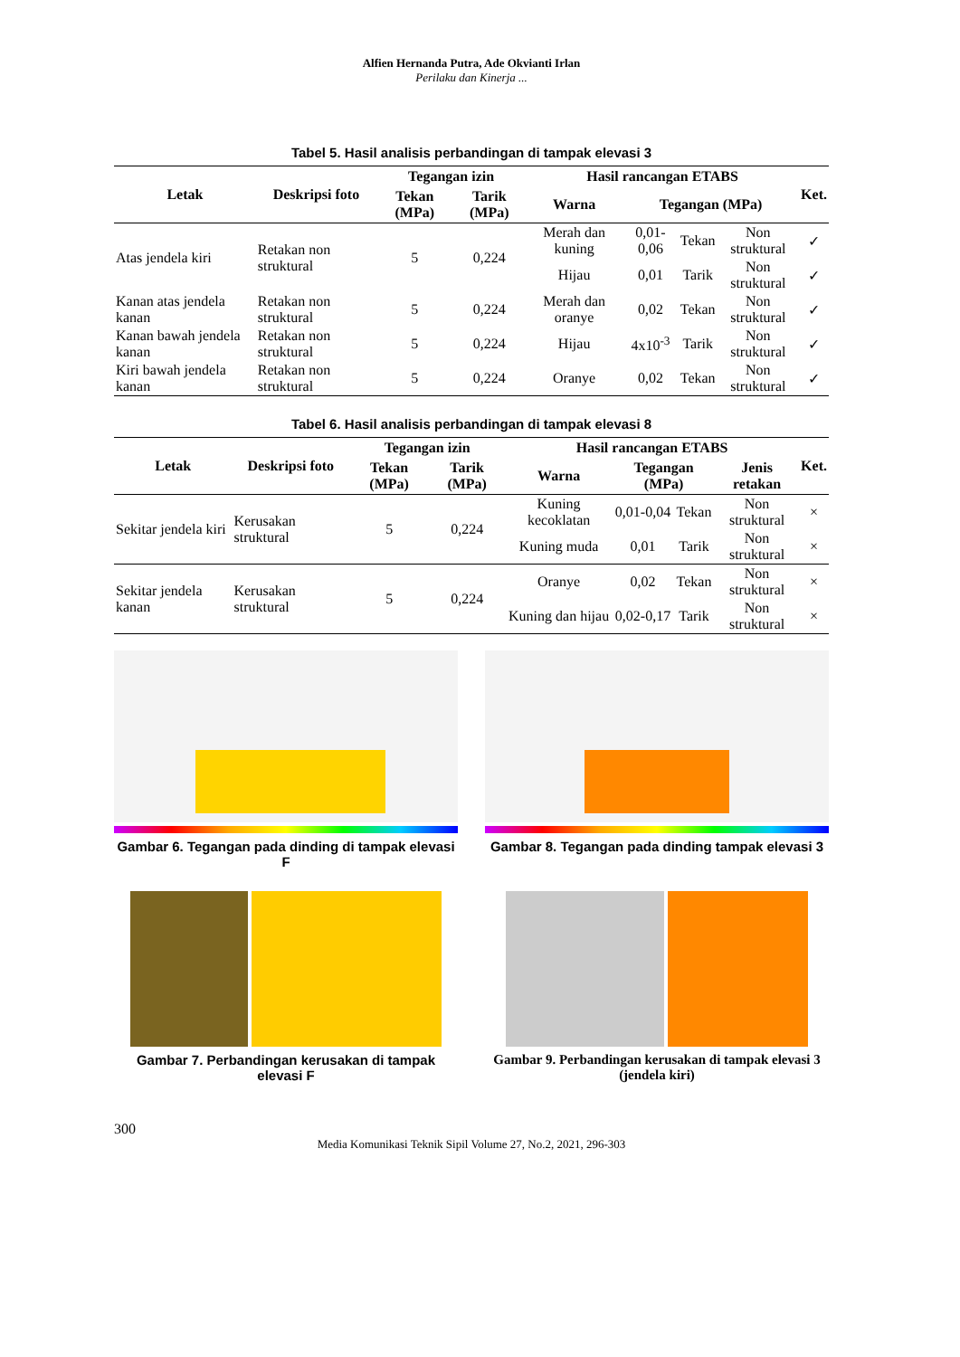Alfien Hernanda Putra, Ade Okvianti Irlan
Perilaku dan Kinerja ...
Tabel 5. Hasil analisis perbandingan di tampak elevasi 3
| Letak | Deskripsi foto | Tegangan izin | | Hasil rancangan ETABS | | | | Ket. |
| --- | --- | --- | --- | --- | --- | --- | --- | --- |
| | | Tekan (MPa) | Tarik (MPa) | Warna | Tegangan (MPa) | | | |
| Atas jendela kiri | Retakan non struktural | 5 | 0,224 | Merah dan kuning | 0,01-0,06 | Tekan | Non struktural | ✓ |
| | | | | Hijau | 0,01 | Tarik | Non struktural | ✓ |
| Kanan atas jendela kanan | Retakan non struktural | 5 | 0,224 | Merah dan oranye | 0,02 | Tekan | Non struktural | ✓ |
| Kanan bawah jendela kanan | Retakan non struktural | 5 | 0,224 | Hijau | 4x10<sup>-3</sup> | Tarik | Non struktural | ✓ |
| Kiri bawah jendela kanan | Retakan non struktural | 5 | 0,224 | Oranye | 0,02 | Tekan | Non struktural | ✓ |
Tabel 6. Hasil analisis perbandingan di tampak elevasi 8
| Letak | Deskripsi foto | Tegangan izin | | Hasil rancangan ETABS | | | | Ket. |
| --- | --- | --- | --- | --- | --- | --- | --- | --- |
| | | Tekan (MPa) | Tarik (MPa) | Warna | Tegangan (MPa) | | Jenis retakan | |
| Sekitar jendela kiri | Kerusakan struktural | 5 | 0,224 | Kuning kecoklatan | 0,01-0,04 | Tekan | Non struktural | × |
| | | | | Kuning muda | 0,01 | Tarik | Non struktural | × |
| Sekitar jendela kanan | Kerusakan struktural | 5 | 0,224 | Oranye | 0,02 | Tekan | Non struktural | × |
| | | | | Kuning dan hijau | 0,02-0,17 | Tarik | Non struktural | × |
Gambar 6. Tegangan pada dinding di tampak elevasi F
Gambar 8. Tegangan pada dinding tampak elevasi 3
Gambar 7. Perbandingan kerusakan di tampak elevasi F
Gambar 9. Perbandingan kerusakan di tampak elevasi 3 (jendela kiri)
300
Media Komunikasi Teknik Sipil Volume 27, No.2, 2021, 296-303